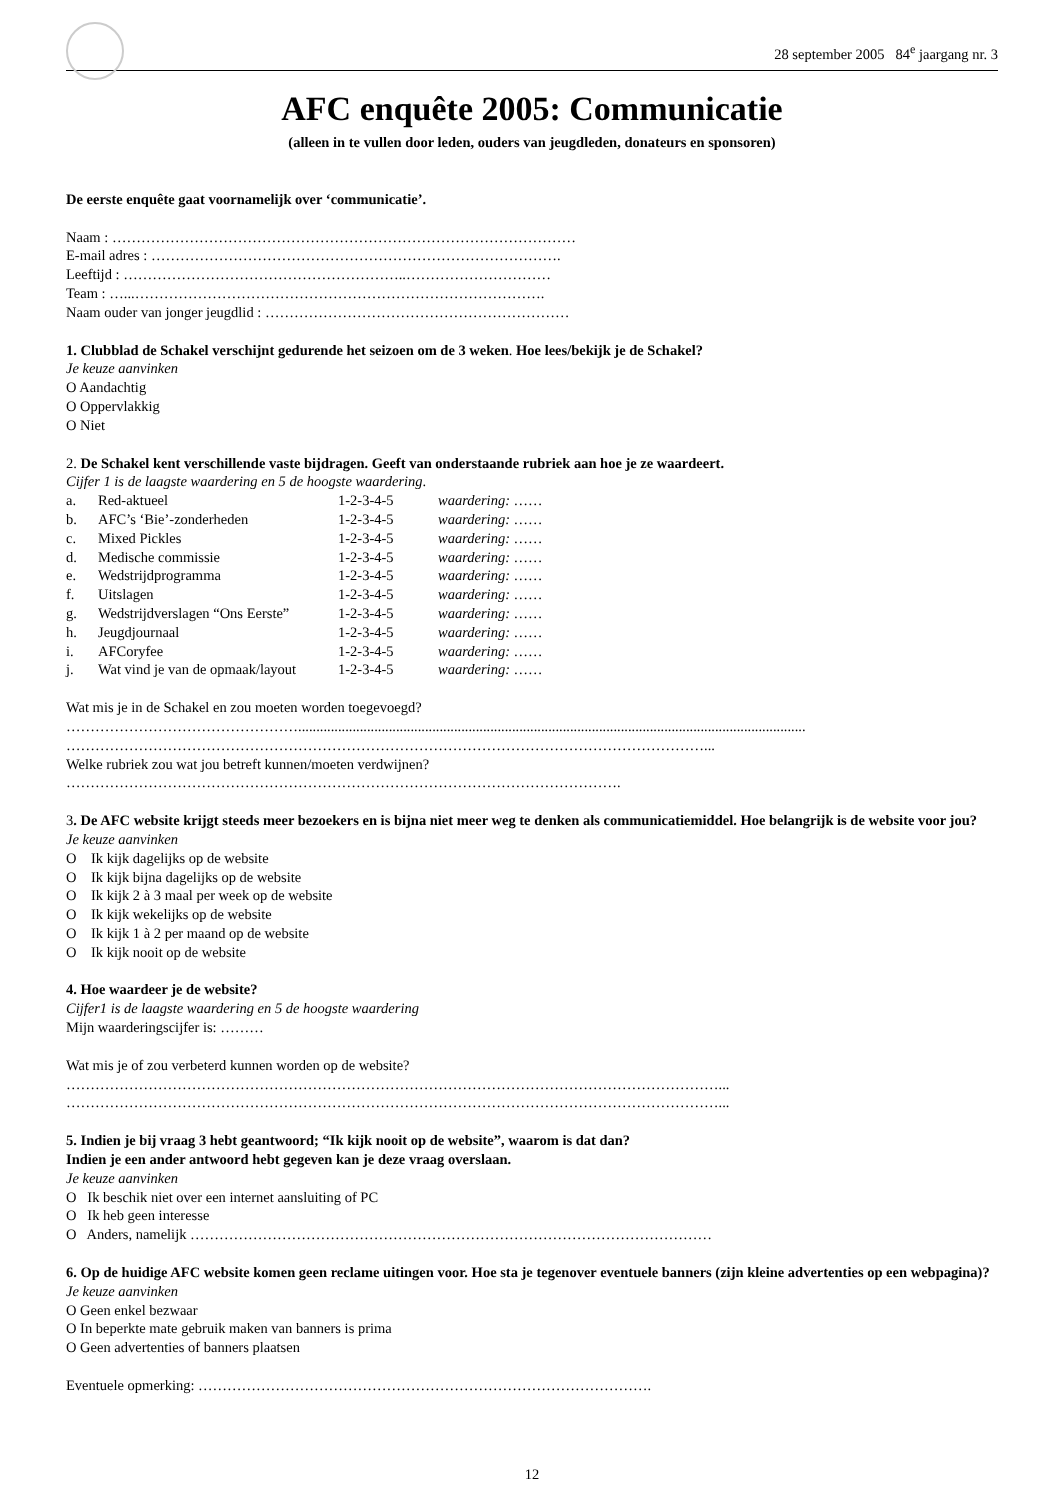28 september 2005 84<sup>e</sup> jaargang nr. 3
AFC enquête 2005: Communicatie
(alleen in te vullen door leden, ouders van jeugdleden, donateurs en sponsoren)
De eerste enquête gaat voornamelijk over ‘communicatie’.
Naam : ……………………………………………………………………………………
E-mail adres : ………………………………………………………………………….
Leeftijd : …………………………………………………..…………………………
Team : …...………………………………………………………………………….
Naam ouder van jonger jeugdlid : ………………………………………………………
1. Clubblad de Schakel verschijnt gedurende het seizoen om de 3 weken. Hoe lees/bekijk je de Schakel?
Je keuze aanvinken
O Aandachtig
O Oppervlakkig
O Niet
2. De Schakel kent verschillende vaste bijdragen. Geeft van onderstaande rubriek aan hoe je ze waardeert.
Cijfer 1 is de laagste waardering en 5 de hoogste waardering.
| a. | Red-aktueel | 1-2-3-4-5 | waardering: …… |
| b. | AFC’s ‘Bie’-zonderheden | 1-2-3-4-5 | waardering: …… |
| c. | Mixed Pickles | 1-2-3-4-5 | waardering: …… |
| d. | Medische commissie | 1-2-3-4-5 | waardering: …… |
| e. | Wedstrijdprogramma | 1-2-3-4-5 | waardering: …… |
| f. | Uitslagen | 1-2-3-4-5 | waardering: …… |
| g. | Wedstrijdverslagen “Ons Eerste” | 1-2-3-4-5 | waardering: …… |
| h. | Jeugdjournaal | 1-2-3-4-5 | waardering: …… |
| i. | AFCoryfee | 1-2-3-4-5 | waardering: …… |
| j. | Wat vind je van de opmaak/layout | 1-2-3-4-5 | waardering: …… |
Wat mis je in de Schakel en zou moeten worden toegevoegd?
…………………………………………............................................................................................................................................
……………………………………………………………………………………………………………………...
Welke rubriek zou wat jou betreft kunnen/moeten verdwijnen?
…………………………………………………………………………………………………….
3. De AFC website krijgt steeds meer bezoekers en is bijna niet meer weg te denken als communicatiemiddel. Hoe belangrijk is de website voor jou?
Je keuze aanvinken
O Ik kijk dagelijks op de website
O Ik kijk bijna dagelijks op de website
O Ik kijk 2 à 3 maal per week op de website
O Ik kijk wekelijks op de website
O Ik kijk 1 à 2 per maand op de website
O Ik kijk nooit op de website
4. Hoe waardeer je de website?
Cijfer1 is de laagste waardering en 5 de hoogste waardering
Mijn waarderingscijfer is: ………
Wat mis je of zou verbeterd kunnen worden op de website?
………………………………………………………………………………………………………………………...
………………………………………………………………………………………………………………………...
5. Indien je bij vraag 3 hebt geantwoord; “Ik kijk nooit op de website”, waarom is dat dan?
Indien je een ander antwoord hebt gegeven kan je deze vraag overslaan.
Je keuze aanvinken
O Ik beschik niet over een internet aansluiting of PC
O Ik heb geen interesse
O Anders, namelijk ………………………………………………………………………………………………
6. Op de huidige AFC website komen geen reclame uitingen voor. Hoe sta je tegenover eventuele banners (zijn kleine advertenties op een webpagina)?
Je keuze aanvinken
O Geen enkel bezwaar
O In beperkte mate gebruik maken van banners is prima
O Geen advertenties of banners plaatsen
Eventuele opmerking: ………………………………………………………………………………….
12